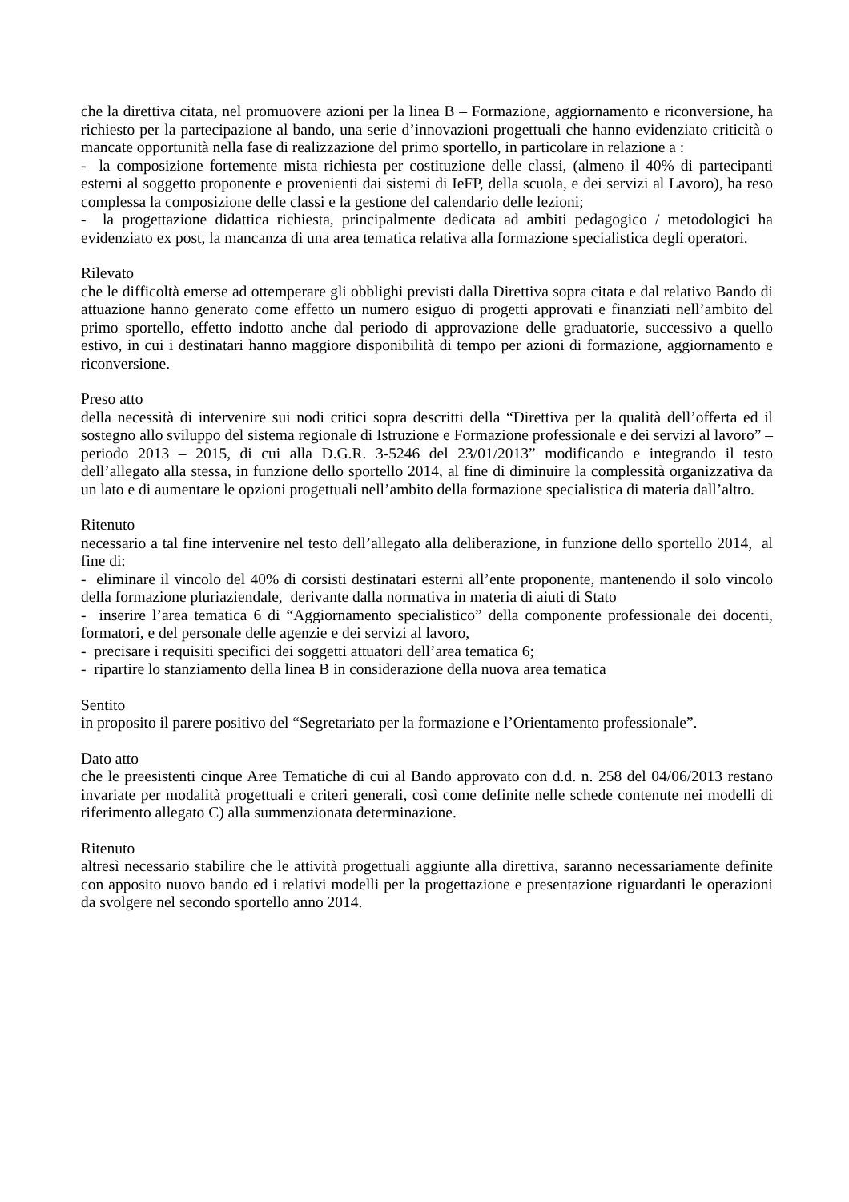che la direttiva citata, nel promuovere azioni per la linea B – Formazione, aggiornamento e riconversione, ha richiesto per la partecipazione al bando, una serie d’innovazioni progettuali che hanno evidenziato criticità o mancate opportunità nella fase di realizzazione del primo sportello, in particolare in relazione a :
- la composizione fortemente mista richiesta per costituzione delle classi, (almeno il 40% di partecipanti esterni al soggetto proponente e provenienti dai sistemi di IeFP, della scuola, e dei servizi al Lavoro), ha reso complessa la composizione delle classi e la gestione del calendario delle lezioni;
- la progettazione didattica richiesta, principalmente dedicata ad ambiti pedagogico / metodologici ha evidenziato ex post, la mancanza di una area tematica relativa alla formazione specialistica degli operatori.
Rilevato
che le difficoltà emerse ad ottemperare gli obblighi previsti dalla Direttiva sopra citata e dal relativo Bando di attuazione hanno generato come effetto un numero esiguo di progetti approvati e finanziati nell’ambito del primo sportello, effetto indotto anche dal periodo di approvazione delle graduatorie, successivo a quello estivo, in cui i destinatari hanno maggiore disponibilità di tempo per azioni di formazione, aggiornamento e riconversione.
Preso atto
della necessità di intervenire sui nodi critici sopra descritti della “Direttiva per la qualità dell’offerta ed il sostegno allo sviluppo del sistema regionale di Istruzione e Formazione professionale e dei servizi al lavoro” – periodo 2013 – 2015, di cui alla D.G.R. 3-5246 del 23/01/2013” modificando e integrando il testo dell’allegato alla stessa, in funzione dello sportello 2014, al fine di diminuire la complessità organizzativa da un lato e di aumentare le opzioni progettuali nell’ambito della formazione specialistica di materia dall’altro.
Ritenuto
necessario a tal fine intervenire nel testo dell’allegato alla deliberazione, in funzione dello sportello 2014, al fine di:
- eliminare il vincolo del 40% di corsisti destinatari esterni all’ente proponente, mantenendo il solo vincolo della formazione pluriaziendale, derivante dalla normativa in materia di aiuti di Stato
- inserire l’area tematica 6 di “Aggiornamento specialistico” della componente professionale dei docenti, formatori, e del personale delle agenzie e dei servizi al lavoro,
- precisare i requisiti specifici dei soggetti attuatori dell’area tematica 6;
- ripartire lo stanziamento della linea B in considerazione della nuova area tematica
Sentito
in proposito il parere positivo del “Segretariato per la formazione e l’Orientamento professionale”.
Dato atto
che le preesistenti cinque Aree Tematiche di cui al Bando approvato con d.d. n. 258 del 04/06/2013 restano invariate per modalità progettuali e criteri generali, così come definite nelle schede contenute nei modelli di riferimento allegato C) alla summenzionata determinazione.
Ritenuto
altresì necessario stabilire che le attività progettuali aggiunte alla direttiva, saranno necessariamente definite con apposito nuovo bando ed i relativi modelli per la progettazione e presentazione riguardanti le operazioni da svolgere nel secondo sportello anno 2014.